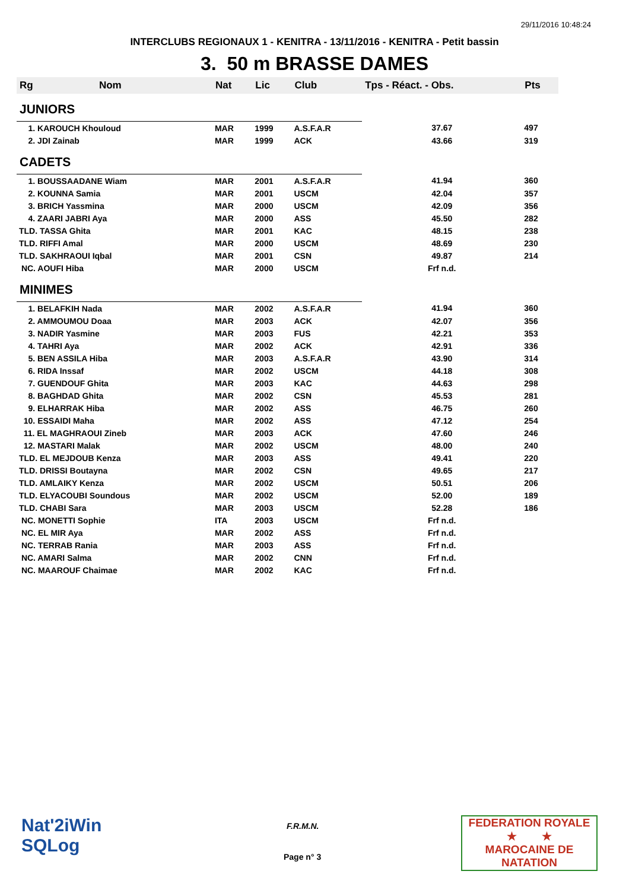29/11/2016 10:48:24
INTERCLUBS REGIONAUX 1 - KENITRA - 13/11/2016 - KENITRA - Petit bassin
3. 50 m BRASSE DAMES
| Rg | Nom | Nat | Lic | Club | Tps - Réact. - Obs. | Pts |
| --- | --- | --- | --- | --- | --- | --- |
| JUNIORS | | | | | | |
| 1. KAROUCH Khouloud | | MAR | 1999 | A.S.F.A.R | 37.67 | 497 |
| 2. JDI Zainab | | MAR | 1999 | ACK | 43.66 | 319 |
| CADETS | | | | | | |
| 1. BOUSSAADANE Wiam | | MAR | 2001 | A.S.F.A.R | 41.94 | 360 |
| 2. KOUNNA Samia | | MAR | 2001 | USCM | 42.04 | 357 |
| 3. BRICH Yassmina | | MAR | 2000 | USCM | 42.09 | 356 |
| 4. ZAARI JABRI Aya | | MAR | 2000 | ASS | 45.50 | 282 |
| TLD. TASSA Ghita | | MAR | 2001 | KAC | 48.15 | 238 |
| TLD. RIFFI Amal | | MAR | 2000 | USCM | 48.69 | 230 |
| TLD. SAKHRAOUI Iqbal | | MAR | 2001 | CSN | 49.87 | 214 |
| NC. AOUFI Hiba | | MAR | 2000 | USCM | Frf n.d. | |
| MINIMES | | | | | | |
| 1. BELAFKIH Nada | | MAR | 2002 | A.S.F.A.R | 41.94 | 360 |
| 2. AMMOUMOU Doaa | | MAR | 2003 | ACK | 42.07 | 356 |
| 3. NADIR Yasmine | | MAR | 2003 | FUS | 42.21 | 353 |
| 4. TAHRI Aya | | MAR | 2002 | ACK | 42.91 | 336 |
| 5. BEN ASSILA Hiba | | MAR | 2003 | A.S.F.A.R | 43.90 | 314 |
| 6. RIDA Inssaf | | MAR | 2002 | USCM | 44.18 | 308 |
| 7. GUENDOUF Ghita | | MAR | 2003 | KAC | 44.63 | 298 |
| 8. BAGHDAD Ghita | | MAR | 2002 | CSN | 45.53 | 281 |
| 9. ELHARRAK Hiba | | MAR | 2002 | ASS | 46.75 | 260 |
| 10. ESSAIDI Maha | | MAR | 2002 | ASS | 47.12 | 254 |
| 11. EL MAGHRAOUI Zineb | | MAR | 2003 | ACK | 47.60 | 246 |
| 12. MASTARI Malak | | MAR | 2002 | USCM | 48.00 | 240 |
| TLD. EL MEJDOUB Kenza | | MAR | 2003 | ASS | 49.41 | 220 |
| TLD. DRISSI Boutayna | | MAR | 2002 | CSN | 49.65 | 217 |
| TLD. AMLAIKY Kenza | | MAR | 2002 | USCM | 50.51 | 206 |
| TLD. ELYACOUBI Soundous | | MAR | 2002 | USCM | 52.00 | 189 |
| TLD. CHABI Sara | | MAR | 2003 | USCM | 52.28 | 186 |
| NC. MONETTI Sophie | | ITA | 2003 | USCM | Frf n.d. | |
| NC. EL MIR Aya | | MAR | 2002 | ASS | Frf n.d. | |
| NC. TERRAB Rania | | MAR | 2003 | ASS | Frf n.d. | |
| NC. AMARI Salma | | MAR | 2002 | CNN | Frf n.d. | |
| NC. MAAROUF Chaimae | | MAR | 2002 | KAC | Frf n.d. | |
Nat'2iWin
SQLog
F.R.M.N.
Page n° 3
FEDERATION ROYALE
★ ★
MAROCAINE DE NATATION